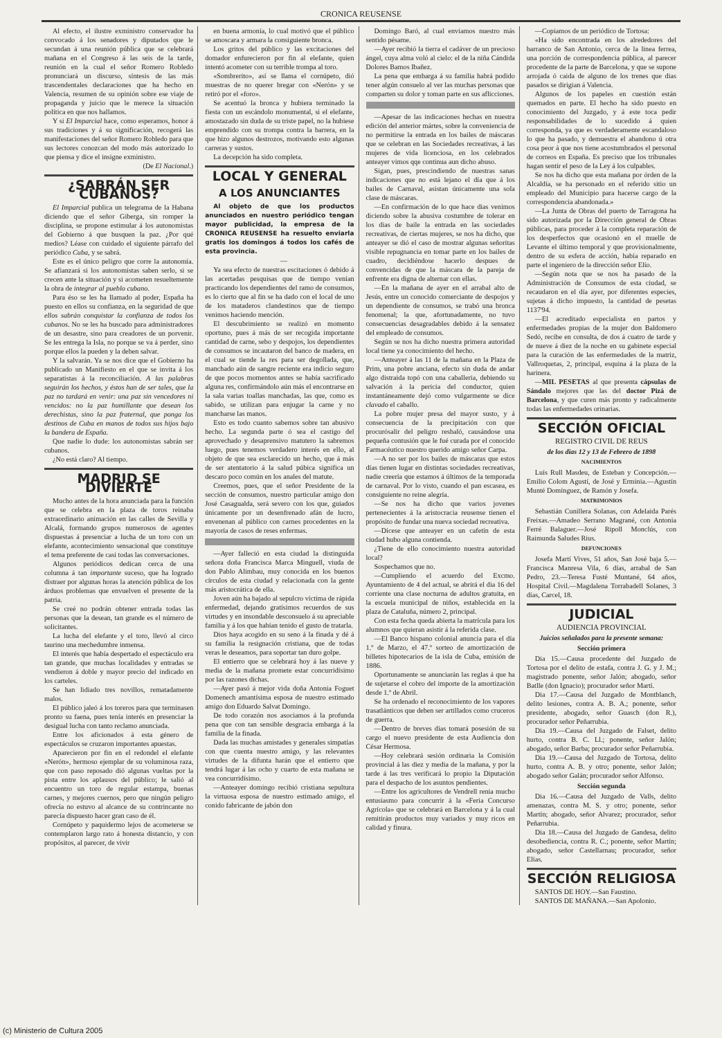CRONICA REUSENSE
Al efecto, el ilustre exministro conservador ha convocado á los senadores y diputados que le secundan á una reunión pública que se celebrará mañana en el Congreso á las seis de la tarde, reunión en la cual el señor Romero Robledo pronunciará un discurso, síntesis de las más trascendentales declaraciones que ha hecho en Valencia, resumen de su opinión sobre ese viaje de propaganda y juicio que le merece la situación política en que nos hallamos.
Y si El Imparcial hace, como esperamos, honor á sus tradiciones y á su significación, recogerá las manifestaciones del señor Romero Robledo para que sus lectores conozcan del modo más autorizado lo que piensa y dice el insigne exministro.
(De El Nacional.)
¿SABRÁN SER CUBANOS?
El Imparcial publica un telegrama de la Habana diciendo que el señor Giberga, sin romper la disciplina, se propone estimular á los autonomistas del Gobierno á que busquen la paz. ¿Por qué medios? Léase con cuidado el siguiente párrafo del periódico Cuba, y se sabrá.
Este es el único peligro que corre la autonomía. Se afianzará si los autonomistas saben serlo, si se crecen ante la situación y si acometen resueltemente la obra de integrar al pueblo cubano.
Para éso se les ha llamado al poder, España ha puesto en ellos su confianza, en la seguridad de que ellos sabrán conquistar la confianza de todos los cubanos. No se les ha buscado para administradores de un desastre, sino para creadores de un porvenir. Se les entrega la Isla, no porque se va á perder, sino porque ellos la pueden y la deben salvar.
Y la salvarán. Ya se nos dice que el Gobierno ha publicado un Manifiesto en el que se invita á los separatistas á la reconciliación. A las palabras seguirán los hechos, y éstos han de ser tales, que la paz no tardará en venir: una paz sin vencedores ni vencidos: no la paz humillante que desean los derechistas, sino la paz fraternal, que ponga los destinos de Cuba en manos de todos sus hijos bajo la bandera de España.
Que nadie lo dude: los autonomistas sabrán ser cubanos.
¿No está claro? Al tiempo.
MADRID SE DIVIERTE
Mucho antes de la hora anunciada para la función que se celebra en la plaza de toros reinaba extraordinario animación en las calles de Sevilla y Alcalá, formando grupos numerosos de agentes dispuestas á presenciar a lucha de un toro con un elefante, acontecimiento sensacional que constituye el tema preferente de casi todas las conversaciones.
Algunos periódicos dedican cerca de una columna á tan importante suceso, que ha logrado distraer por algunas horas la atención pública de los árduos problemas que envuelven el presente de la patria.
Se creé no podrán obtener entrada todas las personas que la desean, tan grande es el número de solicitantes.
La lucha del elefante y el toro, llevó al circo taurino una mechedumbre inmensa.
El interés que había despertado el espectáculo era tan grande, que muchas localidades y entradas se vendieron á doble y mayor precio del indicado en los carteles.
Se han lidiado tres novillos, rematadamente malos.
El público jaleó á los toreros para que terminasen pronto su faena, pues tenía interés en presenciar la desigual lucha con tanto reclamo anunciada.
Entre los aficionados á esta género de espectáculos se cruzaron importantes apuestas.
Aparecieron por fin en el redondel el elefante «Nerón», hermoso ejemplar de su voluminosa raza, que con paso reposado dió algunas vueltas por la pista entre los aplausos del público; le salió al encuentro un toro de regular estampa, buenas carnes, y mejores cuernos, pero que ningún peligro ofrecía no estuvo al alcance de su contrincante no parecía dispuesto hacer gran caso de él.
Cornúpeto y paquidermo lejos de acometerse se contemplaron largo rato á honesta distancio, y con propósitos, al parecer, de vivir
en buena armonía, lo cual motivó que el público se amoscara y armara la consiguiente bronca.
Los gritos del público y las excitaciones del domador enfurecieron por fin al elefante, quien intentó acometer con su terrible trompa al toro.
«Sombrerito», así se llama el cornúpeto, dió muestras de no querer bregar con «Nerón» y se retiró por el «foro».
Se acentuó la bronca y hubiera terminado la fiesta con un escándolo monumental, si el elefante, amostazado sin duda de su triste papel, no la hubiese emprendido con su trompa contra la barrera, en la que hizo algunos destrozos, motivando esto algunas carreras y sustos.
La decepción ha sido completa.
LOCAL Y GENERAL
A LOS ANUNCIANTES
Al objeto de que los productos anunciados en nuestro periódico tengan mayor publicidad, la empresa de la CRONICA REUSENSE ha resuelto enviarla gratis los domingos á todos los cafés de esta provincia.
—
Ya sea efecto de nuestras escitaciones ó debido á las acertadas pesquisas que de tiempo venían practicando los dependientes del ramo de consumos, es lo cierto que al fin se ha dado con el local de uno de los mataderos clandestinos que de tiempo venimos haciendo mención.
El descubrimiento se realizó en momento oportuno, pues á más de ser recogida importante cantidad de carne, sebo y despojos, los dependientes de consumos se incautaron del banco de madera, en el cual se tiende la res para ser degollada, que, manchado aún de sangre reciente era indicio seguro de que pocos momentos antes se había sacrificado alguna res, confirmándolo aún más el encontrarse en la sala varias toallas manchadas, las que, como es sabido, se utilizan para enjugar la carne y no mancharse las manos.
Esto es todo cuanto sabemos sobre tan abusivo hecho. La segunda parte ó sea el castigo del aprovechado y desaprensivo matutero la sabremos luego, pues tenemos verdadero interés en ello, al objeto de que sea esclarecido un hecho, que á más de ser atentatorio á la salud púbica significa un descaro poco común en los anales del matute.
Creemos, pues, que el señor Presidente de la sección de consumos, nuestro particular amigo don José Casagualda, será severo con los que, guiados únicamente por un desenfrenado afán de lucro, envenenan al público con carnes procedentes en la mayoría de casos de reses enfermas.
—Ayer falleció en esta ciudad la distinguida señora doña Francisca Marca Minguell, viuda de don Pablo Alimbau, muy conocida en los buenos círculos de esta ciudad y relacionada con la gente más aristocrática de ella.
Joven aún ha bajado al sepulcro víctima de rápida enfermedad, dejando gratísimos recuerdos de sus virtudes y en insondable desconsuelo á su apreciable familia y á los que habían tenido el gusto de tratarla.
Dios haya acogido en su seno á la finada y dé á su familia la resignación cristiana, que de todas veras le deseamos, para soportar tan duro golpe.
El entierro que se celebrará hoy á las nueve y media de la mañana promete estar concurridísimo por las razones dichas.
—Ayer pasó á mejor vida doña Antonia Foguet Domenech amantísima esposa de nuestro estimado amigo don Eduardo Salvat Domingo.
De todo corazón nos asociamos á la profunda pena que con tan sensible desgracia embarga á la familia de la finada.
Dada las muchas amistades y generales simpatías con que cuenta nuestro amigo, y las relevantes virtudes de la difunta harán que el entierro que tendrá lugar á las ocho y cuarto de esta mañana se vea concurridísimo.
—Anteayer domingo recibió cristiana sepultura la virtuosa esposa de nuestro estimado amigo, el conido fabricante de jabón don
Domingo Baró, al cual enviamos nuestro más sentido pésame.
—Ayer recibió la tierra el cadáver de un precioso ángel, cuya alma voló al cielo: el de la niña Cándida Dolores Bamos Ibañez.
La pena que embarga á su familia habrá podido tener algún consuelo al ver las muchas personas que comparten su dolor y toman parte en sus aflicciones.
—Apesar de las indicaciones hechas en nuestra edición del anterior mártes, sobre la conveniencia de no permitirse la entrada en los bailes de máscaras que se celebran en las Sociedades recreativas, á las mujeres de vida licenciosa, en los celebrados anteayer vimos qqe continua aun dicho abuso.
Sigan, pues, prescindiendo de nuestras sanas indicaciones que no está lejano el día que á los bailes de Carnaval, asistan únicamente una sola clase de máscaras.
—En confirmación de lo que hace dias venimos diciendo sobre la abusiva costumbre de tolerar en los dias de baile la entrada en las sociedades recreativas, de ciertas mujeres, se nos ha dicho, que anteayer se dió el caso de mostrar algunas señoritas visible repugnancia en tomar parte en los bailes de cuadro, decidiéndose hacerlo despues de convencidas de que la máscara de la pareja de enfrente era digna de alternar con ellas.
—En la mañana de ayer en el arrabal alto de Jesús, entre un conocido comerciante de despojos y un dependiente de consumos, se trabó una bronca fenomenal; la que, afortunadamente, no tuvo consecuencias desagradables debido á la sensatez del empleado de consumos.
Según se nos ha dicho nuestra primera autoridad local tiene ya conocimiento del hecho.
—Anteayer á las 11 de la mañana en la Plaza de Prim, una pobre anciana, efecto sin duda de andar algo distraida topó con una caballeria, debiendo su salvación á la pericia del conductor, quien instantáneamente dejó como vulgarmente se dice clavado el caballo.
La pobre mujer presa del mayor susto, y á consecuencia de la precipitación con que procurósalir del peligro resbaló, causándose una pequeña contusión que le fué curada por el conocido Farmacéutico nuestro querido amigo señor Carpa.
—A no ser por los bailes de máscaras que estos días tienen lugar en distintas sociedades recreativas, nadie creería que estamos á últimos de la temporada de carnaval. Por lo visto, cuando el pan escasea, es consiguiente no reine alegría.
—Se nos ha dicho que varios jovenes pertenecientes á la aristocracia reusense tienen el propósito de fundar una nueva sociedad recreativa.
—Dícese que anteayer en un cafetín de esta ciudad hubo alguna contienda.
¿Tiene de ello conocimiento nuestra autoridad local?
Sospechamos que no.
—Cumpliendo el acuerdo del Excmo. Ayuntamiento de 4 del actual, se abrirá el dia 16 del corriente una clase nocturna de adultos gratuita, en la escuela municipal de niños, establecida en la plaza de Cataluña, número 2, principal.
Con esta fecha queda abierta la matrícula para los alumnos que quieran asistir á la referida clase.
—El Banco hispano colonial anuncia para el día 1.º de Marzo, el 47.º sorteo de amortización de billetes hipotecarios de la isla de Cuba, emisión de 1886.
Oportunamente se anunciarán las reglas á que ha de sujetarse el cobro del importe de la amortización desde 1.º de Abril.
Se ha ordenado el reconocimiento de los vapores trasatlánticos que deben ser artillados como cruceros de guerra.
—Dentro de breves días tomará posesión de su cargo el nuevo presidente de esta Audiencia don César Hermosa.
—Hoy celebrará sesión ordinaria la Comisión provincial á las diez y media de la mañana, y por la tarde á las tres verificará lo propio la Diputación para el despacho de los asuntos pendientes.
—Entre los agricultores de Vendrell renia mucho entusiasmo para concurrir á la «Feria Concurso Agrícola» que se celebrará en Barcelona y á la cual remitirán productos muy variados y muy ricos en calidad y finura.
—Copiamos de un periódico de Tortosa:
«Ha sido encontrada en los alrededores del barranco de San Antonio, cerca de la linea ferrea, una porción de correspondencia pública, al parecer procedente de la parte de Barcelona, y que se supone arrojada ó caida de alguno de los trenes que dias pasados se dirigian á Valencia.
Algunos de los papeles en cuestión están quemados en parte. El hecho ha sido puesto en conocimiento del Juzgado, y á este toca pedir responsabilidades de lo sucedido á quien corresponda, ya que es verdaderamente escandaloso lo que ha pasado, y demuestra el abandono ú otra cosa peor á que nos tiene acostumbrados el personal de correos en España. Es preciso que los tribunales hagan sentir el peso de la Ley á los culpables.
Se nos ha dicho que esta mañana por órden de la Alcaldía, se ha personado en el referido sitio un empleado del Municipio para hacerse cargo de la correspondencia abandonada.»
—La Junta de Obras del puerto de Tarragona ha sido autorizada por la Dirección general de Obras públicas, para proceder á la completa reparación de los desperfectos que ocasionó en el muelle de Levante el último temporal y que provisionalmente, dentro de su esfera de acción, había reparado en parte el ingeniero de la dirección señor Elío.
—Según nota que se nos ha pasado de la Administración de Consumos de esta ciudad, se recaudaron en el día ayer, por diferentes especies, sujetas á dicho impuesto, la cantidad de pesetas 1137'94.
—El acreditado especialista en partos y enfermedades propias de la mujer don Baldomero Sedó, recibe en consulta, de dos á cuatro de tarde y de nueve á diez de la noche en su gabinete especial para la curación de las enfermedades de la matriz, Vallroquetas, 2, principal, esquina á la plaza de la harinera.
—MIL PESETAS al que presenta cápsulas de Sándalo mejores que las del doctor Pizá de Barcelona, y que curen más pronto y radicalmente todas las enfermedades orinarias.
SECCIÓN OFICIAL
REGISTRO CIVIL DE REUS
de los dias 12 y 13 de Febrero de 1898
NACIMIENTOS
Luís Rull Masdeu, de Esteban y Concepción.—Emilio Colom Agustí, de José y Erminia.—Agustín Munté Domínguez, de Ramón y Josefa.
MATRIMONIOS
Sebastián Cunillera Solanas, con Adelaida Parés Freixas.—Amadeo Serrano Magrané, con Antonia Ferré Balaguer.—José Ripoll Monclús, con Raimunda Saludes Rius.
DEFUNCIONES
Josefa Martí Vives, 51 años, San José baja 5.—Francisca Manresa Vila, 6 días, arrabal de San Pedro, 23.—Teresa Fusté Muntané, 64 años, Hospital Civil.—Magdalena Torrabadell Solanes, 3 días, Carcel, 18.
JUDICIAL
AUDIENCIA PROVINCIAL
Juicios señalados para la presente semana:
Sección primera
Dia 15.—Causa procedente del Juzgado de Tortosa por el delito de estafa, contra J. G. y J. M.; magistrado ponente, señor Jalón; abogado, señor Batlle (don Ignacio); procurador señor Martí.
Dia 17.—Causa del Juzgado de Montblanch, delito lesiones, contra A. B. A.; ponente, señor presidente, abogado, señor Guasch (don R.), procurador señor Peñarrubia.
Dia 19.—Causa del Juzgado de Falset, delito hurto, contra B. C. Ll.; ponente, señor Jalón; abogado, señor Barba; procurador señor Peñarrubia.
Dia 19.—Causa del Juzgado de Tortosa, delito hurto, contra A. B. y otro; ponente, señor Jalón; abogado señor Galán; procurador señor Alfonso.
Sección segunda
Dia 16.—Causa del Juzgado de Valls, delito amenazas, contra M. S. y otro; ponente, señor Martín; abogado, señor Alvarez; procurador, señor Peñarrubia.
Dia 18.—Causa del Juzgado de Gandesa, delito desobediencia, contra R. C.; ponente, señor Martín; abogado, señor Castellarnau; procurador, señor Elías.
SECCIÓN RELIGIOSA
SANTOS DE HOY.—San Faustino.
SANTOS DE MAÑANA.—San Apolonio.
(c) Ministerio de Cultura 2005